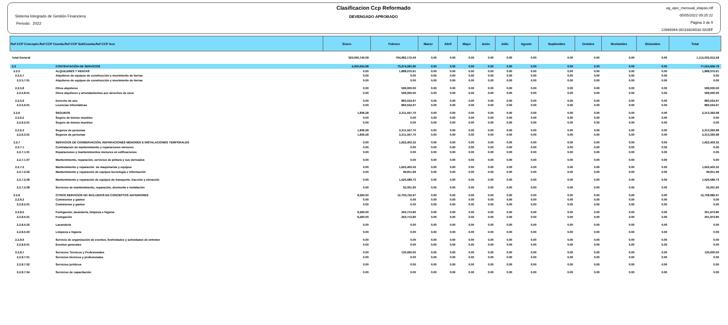Sistema Integrado de Gestión Financiera
Periodo: 2022
Clasificacion Ccp Reformado
DEVENGADO APROBADO
eg_ejec_mensual_etapas.rdf
05/05/2022 09:25:22
Página 3 de 9
22666944-00116826033-SIGEF
| Ref CCP Concepto.Ref CCP Cuenta.Ref CCP SubCuenta.Ref CCP Aux | | Enero | Febrero | Marzo | Abril | Mayo | Junio | Julio | Agosto | Septiembre | Octubre | Noviembre | Diciembre | Total |
| --- | --- | --- | --- | --- | --- | --- | --- | --- | --- | --- | --- | --- | --- | --- |
| Total General | | 320,050,740.09 | 794,982,172.49 | 0.00 | 0.00 | 0.00 | 0.00 | 0.00 | 0.00 | 0.00 | 0.00 | 0.00 | 0.00 | 1,115,032,912.58 |
| 2.2 | CONTRATACIÓN DE SERVICIOS | 4,250,624.98 | 73,274,281.80 | 0.00 | 0.00 | 0.00 | 0.00 | 0.00 | 0.00 | 0.00 | 0.00 | 0.00 | 0.00 | 77,524,906.78 |
| 2.2.5 | ALQUILERES Y RENTAS | 0.00 | 1,888,075.61 | 0.00 | 0.00 | 0.00 | 0.00 | 0.00 | 0.00 | 0.00 | 0.00 | 0.00 | 0.00 | 1,888,075.61 |
| 2.2.5.7 | Alquileres de equipos de construcción y movimiento de tierras | 0.00 | 0.00 | 0.00 | 0.00 | 0.00 | 0.00 | 0.00 | 0.00 | 0.00 | 0.00 | 0.00 | 0.00 | 0.00 |
| 2.2.5.7.01 | Alquileres de equipos de construcción y movimiento de tierras | 0.00 | 0.00 | 0.00 | 0.00 | 0.00 | 0.00 | 0.00 | 0.00 | 0.00 | 0.00 | 0.00 | 0.00 | 0.00 |
| 2.2.5.8 | Otros alquileres | 0.00 | 599,000.00 | 0.00 | 0.00 | 0.00 | 0.00 | 0.00 | 0.00 | 0.00 | 0.00 | 0.00 | 0.00 | 599,000.00 |
| 2.2.5.8.01 | Otros alquileres y arrendamientos por derechos de usos | 0.00 | 599,000.00 | 0.00 | 0.00 | 0.00 | 0.00 | 0.00 | 0.00 | 0.00 | 0.00 | 0.00 | 0.00 | 599,000.00 |
| 2.2.5.9 | Derecho de uso | 0.00 | 883,534.97 | 0.00 | 0.00 | 0.00 | 0.00 | 0.00 | 0.00 | 0.00 | 0.00 | 0.00 | 0.00 | 883,534.97 |
| 2.2.5.9.01 | Licencias Informáticas | 0.00 | 883,534.97 | 0.00 | 0.00 | 0.00 | 0.00 | 0.00 | 0.00 | 0.00 | 0.00 | 0.00 | 0.00 | 883,534.97 |
| 2.2.6 | SEGUROS | 1,836.28 | 2,311,557.70 | 0.00 | 0.00 | 0.00 | 0.00 | 0.00 | 0.00 | 0.00 | 0.00 | 0.00 | 0.00 | 2,313,393.98 |
| 2.2.6.2 | Seguro de bienes muebles | 0.00 | 0.00 | 0.00 | 0.00 | 0.00 | 0.00 | 0.00 | 0.00 | 0.00 | 0.00 | 0.00 | 0.00 | 0.00 |
| 2.2.6.2.01 | Seguro de bienes muebles | 0.00 | 0.00 | 0.00 | 0.00 | 0.00 | 0.00 | 0.00 | 0.00 | 0.00 | 0.00 | 0.00 | 0.00 | 0.00 |
| 2.2.6.3 | Seguros de personas | 1,836.28 | 2,311,557.70 | 0.00 | 0.00 | 0.00 | 0.00 | 0.00 | 0.00 | 0.00 | 0.00 | 0.00 | 0.00 | 2,313,393.98 |
| 2.2.6.3.01 | Seguros de personas | 1,836.28 | 2,311,557.70 | 0.00 | 0.00 | 0.00 | 0.00 | 0.00 | 0.00 | 0.00 | 0.00 | 0.00 | 0.00 | 2,313,393.98 |
| 2.2.7 | SERVICIOS DE CONSERVACIÓN, REPARACIONES MENORES E INSTALACIONES TEMPORALES | 0.00 | 1,622,403.32 | 0.00 | 0.00 | 0.00 | 0.00 | 0.00 | 0.00 | 0.00 | 0.00 | 0.00 | 0.00 | 1,622,403.32 |
| 2.2.7.1 | Contratación de mantenimiento y reparaciones menores | 0.00 | 0.00 | 0.00 | 0.00 | 0.00 | 0.00 | 0.00 | 0.00 | 0.00 | 0.00 | 0.00 | 0.00 | 0.00 |
| 2.2.7.1.01 | Reparaciones y mantenimientos menores en edificaciones | 0.00 | 0.00 | 0.00 | 0.00 | 0.00 | 0.00 | 0.00 | 0.00 | 0.00 | 0.00 | 0.00 | 0.00 | 0.00 |
| 2.2.7.1.07 | Mantenimiento, reparación, servicios de pintura y sus derivados | 0.00 | 0.00 | 0.00 | 0.00 | 0.00 | 0.00 | 0.00 | 0.00 | 0.00 | 0.00 | 0.00 | 0.00 | 0.00 |
| 2.2.7.2 | Mantenimiento y reparación de maquinarias y equipos | 0.00 | 1,622,403.32 | 0.00 | 0.00 | 0.00 | 0.00 | 0.00 | 0.00 | 0.00 | 0.00 | 0.00 | 0.00 | 1,622,403.32 |
| 2.2.7.2.02 | Mantenimiento y reparación de equipos tecnología e información | 0.00 | 69,811.99 | 0.00 | 0.00 | 0.00 | 0.00 | 0.00 | 0.00 | 0.00 | 0.00 | 0.00 | 0.00 | 69,811.99 |
| 2.2.7.2.06 | Mantenimiento y reparación de equipos de transporte, tracción y elevación | 0.00 | 1,520,589.73 | 0.00 | 0.00 | 0.00 | 0.00 | 0.00 | 0.00 | 0.00 | 0.00 | 0.00 | 0.00 | 1,520,589.73 |
| 2.2.7.2.08 | Servicios de mantenimiento, reparación, desmonte e instalación | 0.00 | 32,001.60 | 0.00 | 0.00 | 0.00 | 0.00 | 0.00 | 0.00 | 0.00 | 0.00 | 0.00 | 0.00 | 32,001.60 |
| 2.2.8 | OTROS SERVICIOS NO INCLUIDOS EN CONCEPTOS ANTERIORES | 8,260.00 | 12,750,722.97 | 0.00 | 0.00 | 0.00 | 0.00 | 0.00 | 0.00 | 0.00 | 0.00 | 0.00 | 0.00 | 12,758,982.97 |
| 2.2.8.2 | Comisiones y gastos | 0.00 | 0.00 | 0.00 | 0.00 | 0.00 | 0.00 | 0.00 | 0.00 | 0.00 | 0.00 | 0.00 | 0.00 | 0.00 |
| 2.2.8.2.01 | Comisiones y gastos | 0.00 | 0.00 | 0.00 | 0.00 | 0.00 | 0.00 | 0.00 | 0.00 | 0.00 | 0.00 | 0.00 | 0.00 | 0.00 |
| 2.2.8.5 | Fumigación, lavandería, limpieza e higiene | 8,260.00 | 293,713.80 | 0.00 | 0.00 | 0.00 | 0.00 | 0.00 | 0.00 | 0.00 | 0.00 | 0.00 | 0.00 | 301,973.80 |
| 2.2.8.5.01 | Fumigación | 8,260.00 | 293,713.80 | 0.00 | 0.00 | 0.00 | 0.00 | 0.00 | 0.00 | 0.00 | 0.00 | 0.00 | 0.00 | 301,973.80 |
| 2.2.8.5.02 | Lavandería | 0.00 | 0.00 | 0.00 | 0.00 | 0.00 | 0.00 | 0.00 | 0.00 | 0.00 | 0.00 | 0.00 | 0.00 | 0.00 |
| 2.2.8.5.03 | Limpieza e higiene | 0.00 | 0.00 | 0.00 | 0.00 | 0.00 | 0.00 | 0.00 | 0.00 | 0.00 | 0.00 | 0.00 | 0.00 | 0.00 |
| 2.2.8.6 | Servicio de organización de eventos, festividades y actividades de entreten | 0.00 | 0.00 | 0.00 | 0.00 | 0.00 | 0.00 | 0.00 | 0.00 | 0.00 | 0.00 | 0.00 | 0.00 | 0.00 |
| 2.2.8.6.01 | Eventos generales | 0.00 | 0.00 | 0.00 | 0.00 | 0.00 | 0.00 | 0.00 | 0.00 | 0.00 | 0.00 | 0.00 | 0.00 | 0.00 |
| 2.2.8.7 | Servicios Técnicos y Profesionales | 0.00 | 130,000.00 | 0.00 | 0.00 | 0.00 | 0.00 | 0.00 | 0.00 | 0.00 | 0.00 | 0.00 | 0.00 | 130,000.00 |
| 2.2.8.7.01 | Servicios técnicos y profesionales | 0.00 | 0.00 | 0.00 | 0.00 | 0.00 | 0.00 | 0.00 | 0.00 | 0.00 | 0.00 | 0.00 | 0.00 | 0.00 |
| 2.2.8.7.02 | Servicios jurídicos | 0.00 | 0.00 | 0.00 | 0.00 | 0.00 | 0.00 | 0.00 | 0.00 | 0.00 | 0.00 | 0.00 | 0.00 | 0.00 |
| 2.2.8.7.04 | Servicios de capacitación | 0.00 | 0.00 | 0.00 | 0.00 | 0.00 | 0.00 | 0.00 | 0.00 | 0.00 | 0.00 | 0.00 | 0.00 | 0.00 |